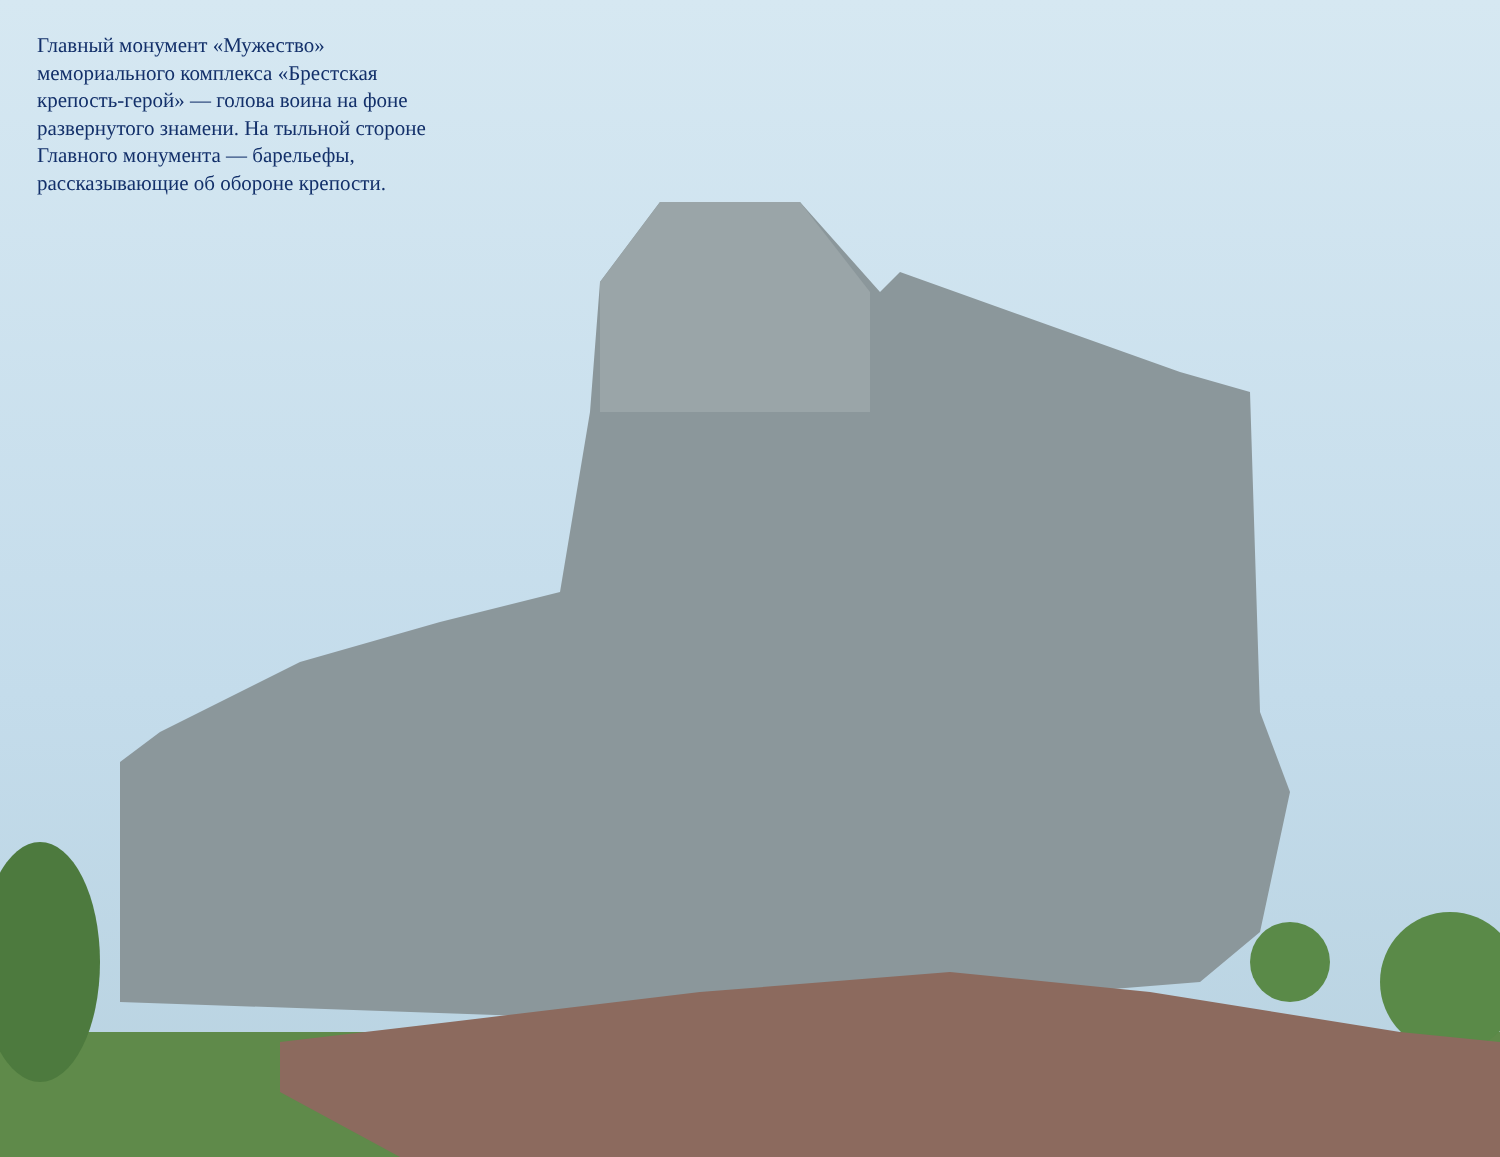Главный монумент «Мужество» мемориального комплекса «Брестская крепость-герой» — голова воина на фоне развернутого знамени. На тыльной стороне Главного монумента — барельефы, рассказывающие об обороне крепости.